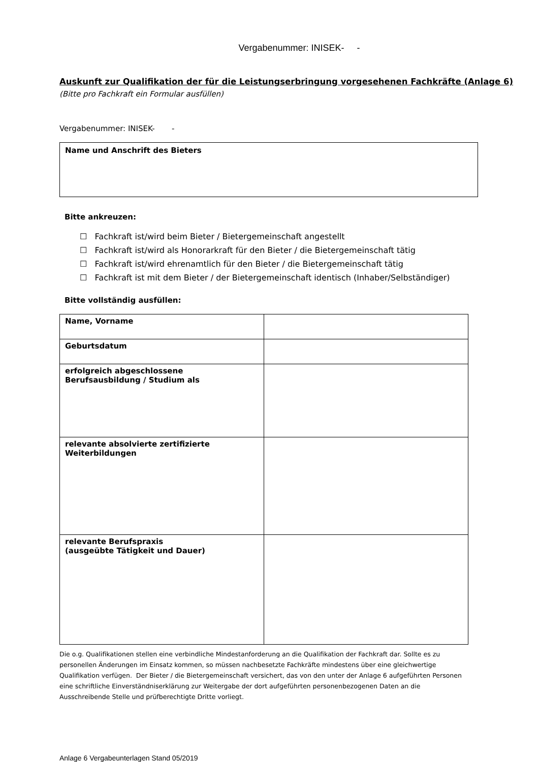Vergabenummer: INISEK- -
Auskunft zur Qualifikation der für die Leistungserbringung vorgesehenen Fachkräfte (Anlage 6)
(Bitte pro Fachkraft ein Formular ausfüllen)
Vergabenummer: INISEK- -
Name und Anschrift des Bieters
Bitte ankreuzen:
☐ Fachkraft ist/wird beim Bieter / Bietergemeinschaft angestellt
☐ Fachkraft ist/wird als Honorarkraft für den Bieter / die Bietergemeinschaft tätig
☐ Fachkraft ist/wird ehrenamtlich für den Bieter / die Bietergemeinschaft tätig
☐ Fachkraft ist mit dem Bieter / der Bietergemeinschaft identisch (Inhaber/Selbständiger)
Bitte vollständig ausfüllen:
| Name, Vorname | |
| Geburtsdatum | |
| erfolgreich abgeschlossene Berufsausbildung / Studium als | |
| relevante absolvierte zertifizierte Weiterbildungen | |
| relevante Berufspraxis (ausgeübte Tätigkeit und Dauer) | |
Die o.g. Qualifikationen stellen eine verbindliche Mindestanforderung an die Qualifikation der Fachkraft dar. Sollte es zu personellen Änderungen im Einsatz kommen, so müssen nachbesetzte Fachkräfte mindestens über eine gleichwertige Qualifikation verfügen. Der Bieter / die Bietergemeinschaft versichert, das von den unter der Anlage 6 aufgeführten Personen eine schriftliche Einverständniserklärung zur Weitergabe der dort aufgeführten personenbezogenen Daten an die Ausschreibende Stelle und prüfberechtigte Dritte vorliegt.
Anlage 6 Vergabeunterlagen Stand 05/2019